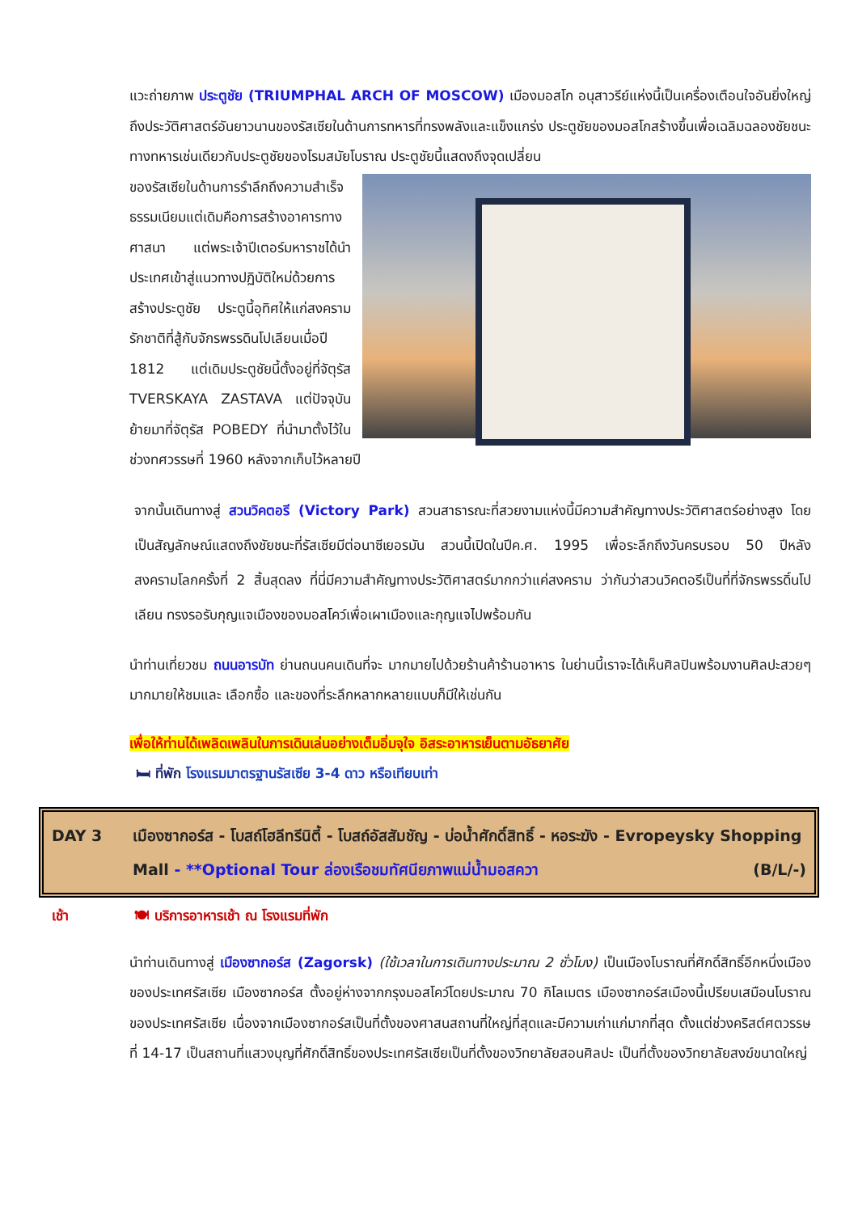แวะถ่ายภาพ ประตูชัย (TRIUMPHAL ARCH OF MOSCOW) เมืองมอสโก อนุสาวรีย์แห่งนี้เป็นเครื่องเตือนใจอันยิ่งใหญ่ถึงประวัติศาสตร์อันยาวนานของรัสเซียในด้านการทหารที่ทรงพลังและแข็งแกร่ง ประตูชัยของมอสโกสร้างขึ้นเพื่อเฉลิมฉลองชัยชนะทางทหารเช่นเดียวกับประตูชัยของโรมสมัยโบราณ ประตูชัยนี้แสดงถึงจุดเปลี่ยน
ของรัสเซียในด้านการรำลึกถึงความสำเร็จ ธรรมเนียมแต่เดิมคือการสร้างอาคารทางศาสนา แต่พระเจ้าปีเตอร์มหาราชได้นำประเทศเข้าสู่แนวทางปฏิบัติใหม่ด้วยการสร้างประตูชัย ประตูนี้อุทิศให้แก่สงครามรักชาติที่สู้กับจักรพรรดินโปเลียนเมื่อปี 1812 แต่เดิมประตูชัยนี้ตั้งอยู่ที่จัตุรัส TVERSKAYA ZASTAVA แต่ปัจจุบันย้ายมาที่จัตุรัส POBEDY ที่นำมาตั้งไว้ในช่วงทศวรรษที่ 1960 หลังจากเก็บไว้หลายปี
จากนั้นเดินทางสู่ สวนวิคตอรี (Victory Park) สวนสาธารณะที่สวยงามแห่งนี้มีความสำคัญทางประวัติศาสตร์อย่างสูง โดยเป็นสัญลักษณ์แสดงถึงชัยชนะที่รัสเซียมีต่อนาซีเยอรมัน สวนนี้เปิดในปีค.ศ. 1995 เพื่อระลึกถึงวันครบรอบ 50 ปีหลังสงครามโลกครั้งที่ 2 สิ้นสุดลง ที่นี่มีความสำคัญทางประวัติศาสตร์มากกว่าแค่สงคราม ว่ากันว่าสวนวิคตอรีเป็นที่ที่จักรพรรดิ์นโปเลียน ทรงรอรับกุญแจเมืองของมอสโคว์เพื่อเผาเมืองและกุญแจไปพร้อมกัน
นำท่านเที่ยวชม ถนนอารบัท ย่านถนนคนเดินที่จะ มากมายไปด้วยร้านค้าร้านอาหาร ในย่านนี้เราจะได้เห็นศิลปินพร้อมงานศิลปะสวยๆ มากมายให้ชมและ เลือกซื้อ และของที่ระลึกหลากหลายแบบก็มีให้เช่นกัน
เพื่อให้ท่านได้เพลิดเพลินในการเดินเล่นอย่างเต็มอิ่มจุใจ อิสระอาหารเย็นตามอัธยาศัย
🛏 ที่พัก โรงแรมมาตรฐานรัสเซีย 3-4 ดาว หรือเทียบเท่า
DAY 3 เมืองซากอร์ส - โบสถ์โฮลีทรีนิตี้ - โบสถ์อัสสัมชัญ - บ่อน้ำศักดิ์สิทธิ์ - หอระฆัง - Evropeysky Shopping Mall - **Optional Tour ล่องเรือชมทัศนียภาพแม่น้ำมอสควา (B/L/-)
เช้า 🍽 บริการอาหารเช้า ณ โรงแรมที่พัก
นำท่านเดินทางสู่ เมืองซากอร์ส (Zagorsk) (ใช้เวลาในการเดินทางประมาณ 2 ชั่วโมง) เป็นเมืองโบราณที่ศักดิ์สิทธิ์อีกหนึ่งเมืองของประเทศรัสเซีย เมืองซากอร์ส ตั้งอยู่ห่างจากกรุงมอสโคว์โดยประมาณ 70 กิโลเมตร เมืองซากอร์สเมืองนี้เปรียบเสมือนโบราณของประเทศรัสเซีย เนื่องจากเมืองซากอร์สเป็นที่ตั้งของศาสนสถานที่ใหญ่ที่สุดและมีความเก่าแก่มากที่สุด ตั้งแต่ช่วงคริสต์ศตวรรษที่ 14-17 เป็นสถานที่แสวงบุญที่ศักดิ์สิทธิ์ของประเทศรัสเซียเป็นที่ตั้งของวิทยาลัยสอนศิลปะ เป็นที่ตั้งของวิทยาลัยสงฆ์ขนาดใหญ่